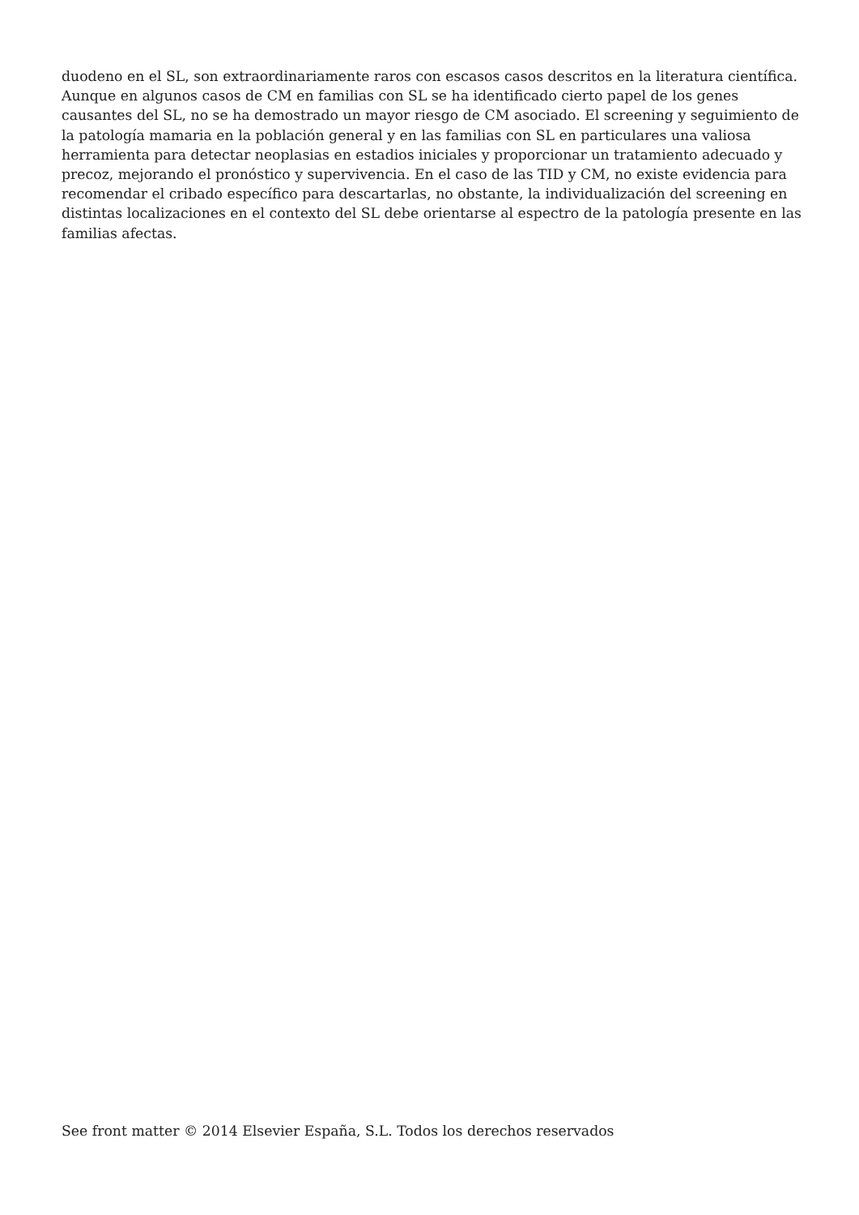duodeno en el SL, son extraordinariamente raros con escasos casos descritos en la literatura científica. Aunque en algunos casos de CM en familias con SL se ha identificado cierto papel de los genes causantes del SL, no se ha demostrado un mayor riesgo de CM asociado. El screening y seguimiento de la patología mamaria en la población general y en las familias con SL en particulares una valiosa herramienta para detectar neoplasias en estadios iniciales y proporcionar un tratamiento adecuado y precoz, mejorando el pronóstico y supervivencia. En el caso de las TID y CM, no existe evidencia para recomendar el cribado específico para descartarlas, no obstante, la individualización del screening en distintas localizaciones en el contexto del SL debe orientarse al espectro de la patología presente en las familias afectas.
See front matter © 2014 Elsevier España, S.L. Todos los derechos reservados